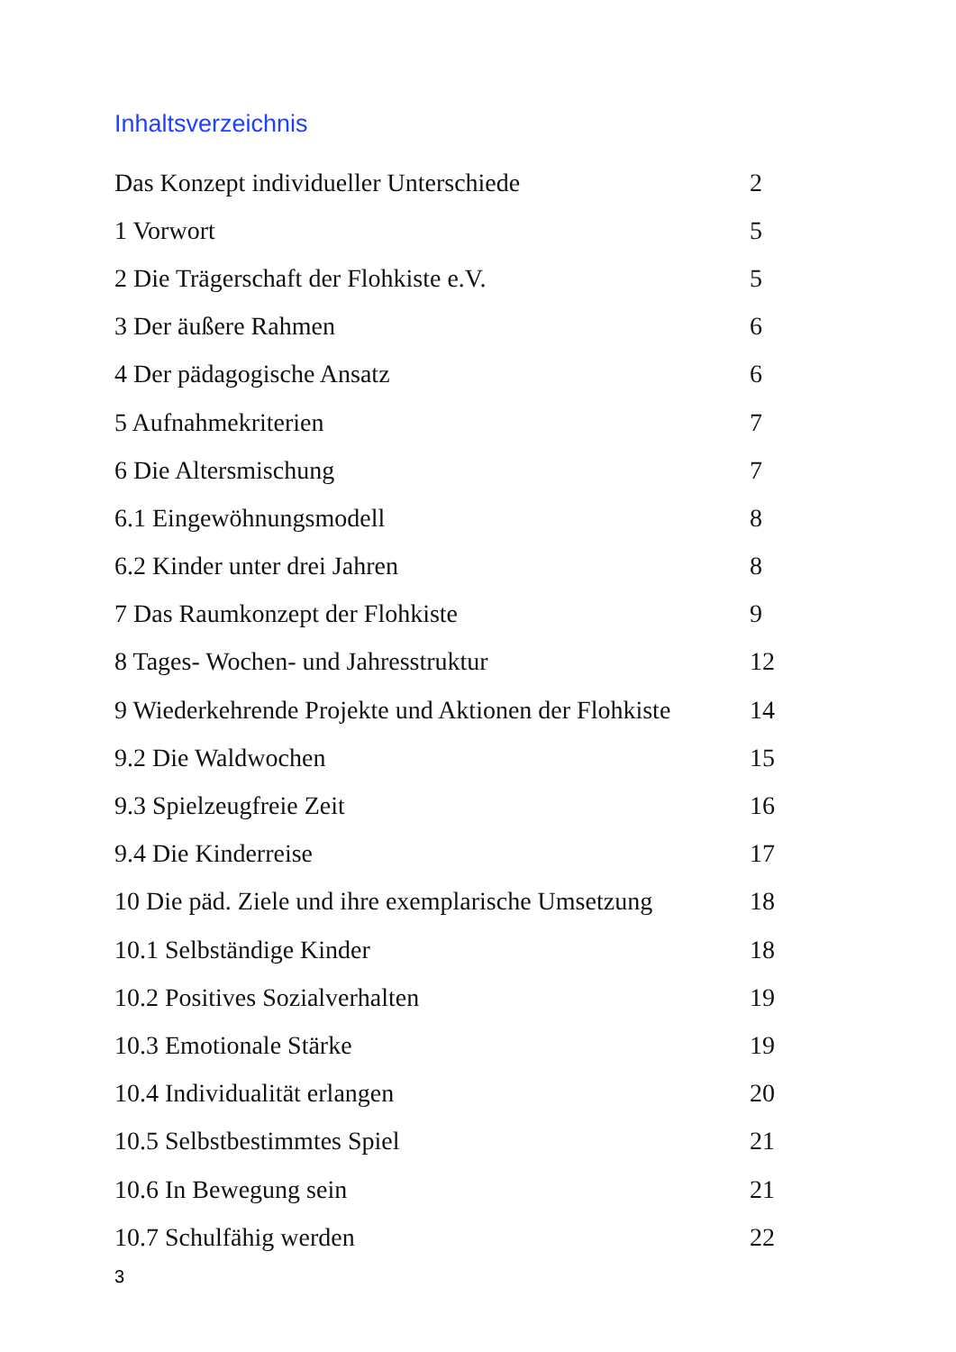Inhaltsverzeichnis
| Das Konzept individueller Unterschiede | 2 |
| 1 Vorwort | 5 |
| 2 Die Trägerschaft der Flohkiste e.V. | 5 |
| 3 Der äußere Rahmen | 6 |
| 4 Der pädagogische Ansatz | 6 |
| 5 Aufnahmekriterien | 7 |
| 6 Die Altersmischung | 7 |
| 6.1 Eingewöhnungsmodell | 8 |
| 6.2 Kinder unter drei Jahren | 8 |
| 7 Das Raumkonzept der Flohkiste | 9 |
| 8 Tages- Wochen- und Jahresstruktur | 12 |
| 9 Wiederkehrende Projekte und Aktionen der Flohkiste | 14 |
| 9.2 Die Waldwochen | 15 |
| 9.3 Spielzeugfreie Zeit | 16 |
| 9.4 Die Kinderreise | 17 |
| 10 Die päd. Ziele und ihre exemplarische Umsetzung | 18 |
| 10.1 Selbständige Kinder | 18 |
| 10.2 Positives Sozialverhalten | 19 |
| 10.3 Emotionale Stärke | 19 |
| 10.4 Individualität erlangen | 20 |
| 10.5 Selbstbestimmtes Spiel | 21 |
| 10.6 In Bewegung sein | 21 |
| 10.7 Schulfähig werden | 22 |
3